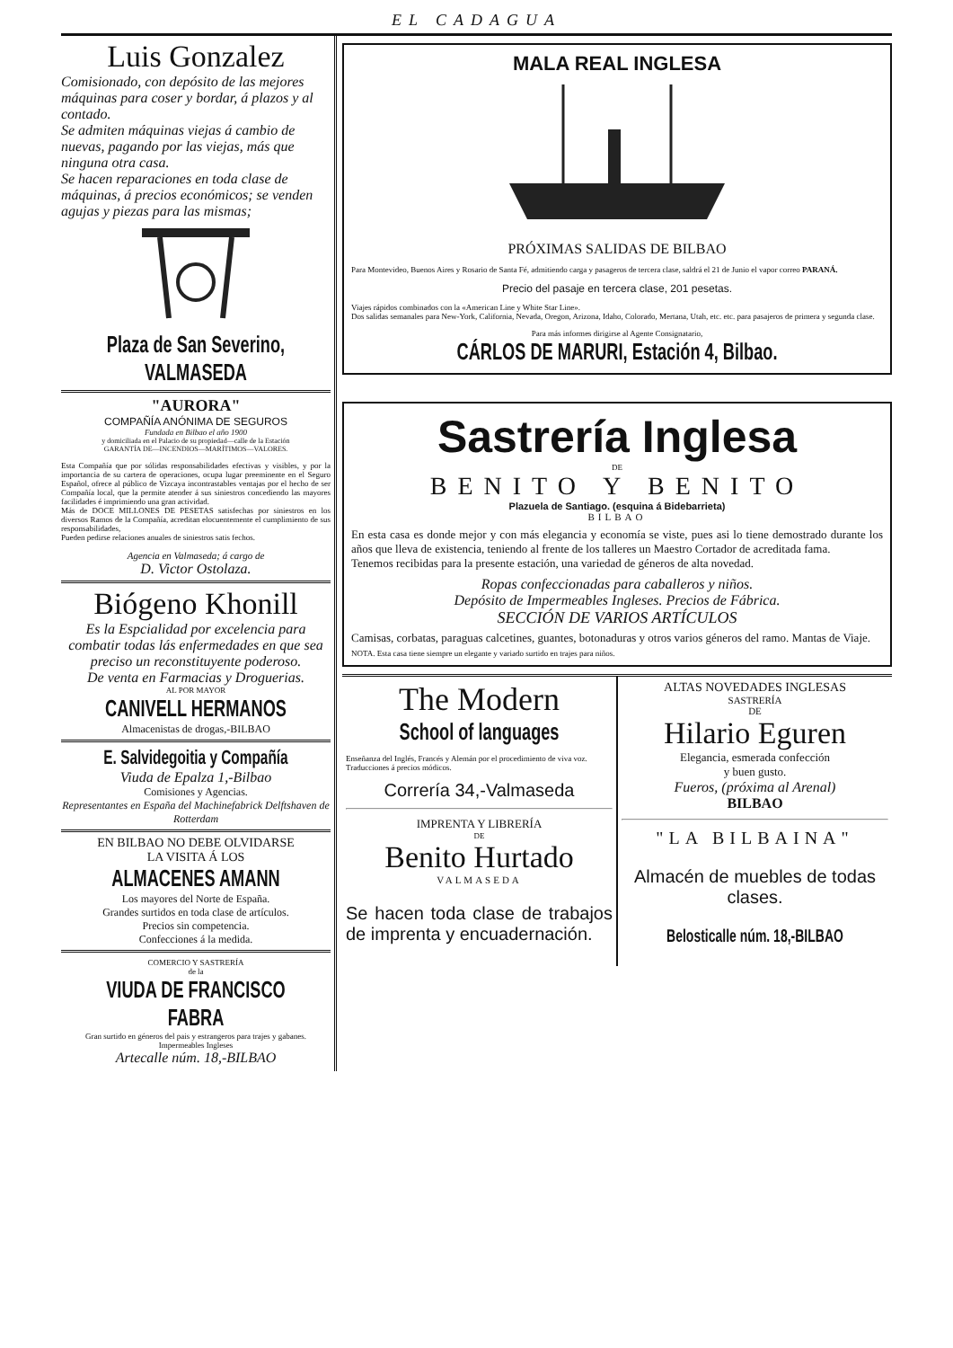EL CADAGUA
Luis Gonzalez
Comisionado, con depósito de las mejores máquinas para coser y bordar, á plazos y al contado.
Se admiten máquinas viejas á cambio de nuevas, pagando por las viejas, más que ninguna otra casa.
Se hacen reparaciones en toda clase de máquinas, á precios económicos; se venden agujas y piezas para las mismas;
Plaza de San Severino, VALMASEDA
"AURORA"
COMPAÑÍA ANÓNIMA DE SEGUROS
Fundada en Bilbao el año 1900
y domiciliada en el Palacio de su propiedad—calle de la Estación
GARANTÍA DE—INCENDIOS—MARÍTIMOS—VALORES.
Esta Compañía que por sólidas responsabilidades efectivas y visibles, y por la importancia de su cartera de operaciones, ocupa lugar preeminente en el Seguro Español, ofrece al público de Vizcaya incontrastables ventajas por el hecho de ser Compañía local, que la permite atender á sus siniestros concediendo las mayores facilidades é imprimiendo una gran actividad.
Más de DOCE MILLONES DE PESETAS satisfechas por siniestros en los diversos Ramos de la Compañía, acreditan elocuentemente el cumplimiento de sus responsabilidades,
Pueden pedirse relaciones anuales de siniestros satis fechos.
Agencia en Valmaseda; á cargo de
D. Victor Ostolaza.
Biógeno Khonill
Es la Espcialidad por excelencia para combatir todas lás enfermedades en que sea preciso un reconstituyente poderoso.
De venta en Farmacias y Droguerias.
AL POR MAYOR
CANIVELL HERMANOS
Almacenistas de drogas,-BILBAO
E. Salvidegoitia y Compañía
Viuda de Epalza 1,-Bilbao
Comisiones y Agencias.
Representantes en España del Machinefabrick Delftshaven de Rotterdam
EN BILBAO NO DEBE OLVIDARSE
LA VISITA Á LOS
ALMACENES AMANN
Los mayores del Norte de España.
Grandes surtidos en toda clase de artículos.
Precios sin competencia.
Confecciones á la medida.
COMERCIO Y SASTRERÍA
de la
VIUDA DE FRANCISCO FABRA
Gran surtido en géneros del pais y estrangeros para trajes y gabanes.
Impermeables Ingleses
Artecalle núm. 18,-BILBAO
MALA REAL INGLESA
PRÓXIMAS SALIDAS DE BILBAO
Para Montevideo, Buenos Aires y Rosario de Santa Fé, admitiendo carga y pasageros de tercera clase, saldrá el 21 de Junio el vapor correo PARANÁ.
Precio del pasaje en tercera clase, 201 pesetas.
Viajes rápidos combinados con la «American Line y White Star Line».
Dos salidas semanales para New-York, California, Nevada, Oregon, Arizona, Idaho, Colorado, Mertana, Utah, etc. etc. para pasajeros de primera y segunda clase.
Para más informes dirigirse al Agente Consignatario,
CÁRLOS DE MARURI, Estación 4, Bilbao.
Sastrería Inglesa
DE
BENITO Y BENITO
Plazuela de Santiago. (esquina á Bidebarrieta)
BILBAO
En esta casa es donde mejor y con más elegancia y economía se viste, pues asi lo tiene demostrado durante los años que lleva de existencia, teniendo al frente de los talleres un Maestro Cortador de acreditada fama.
Tenemos recibidas para la presente estación, una variedad de géneros de alta novedad.
Ropas confeccionadas para caballeros y niños.
Depósito de Impermeables Ingleses. Precios de Fábrica.
SECCIÓN DE VARIOS ARTÍCULOS
Camisas, corbatas, paraguas calcetines, guantes, botonaduras y otros varios géneros del ramo. Mantas de Viaje.
NOTA. Esta casa tiene siempre un elegante y variado surtido en trajes para niños.
The Modern
School of languages
Enseñanza del Inglés, Francés y Alemán por el procedimiento de viva voz.
Traducciones á precios módicos.
Correría 34,-Valmaseda
IMPRENTA Y LIBRERÍA
DE
Benito Hurtado
VALMASEDA
Se hacen toda clase de trabajos de imprenta y encuadernación.
ALTAS NOVEDADES INGLESAS
SASTRERÍA
DE
Hilario Eguren
Elegancia, esmerada confección
y buen gusto.
Fueros, (próxima al Arenal)
BILBAO
"LA BILBAINA"
Almacén de muebles de todas clases.
Belosticalle núm. 18,-BILBAO